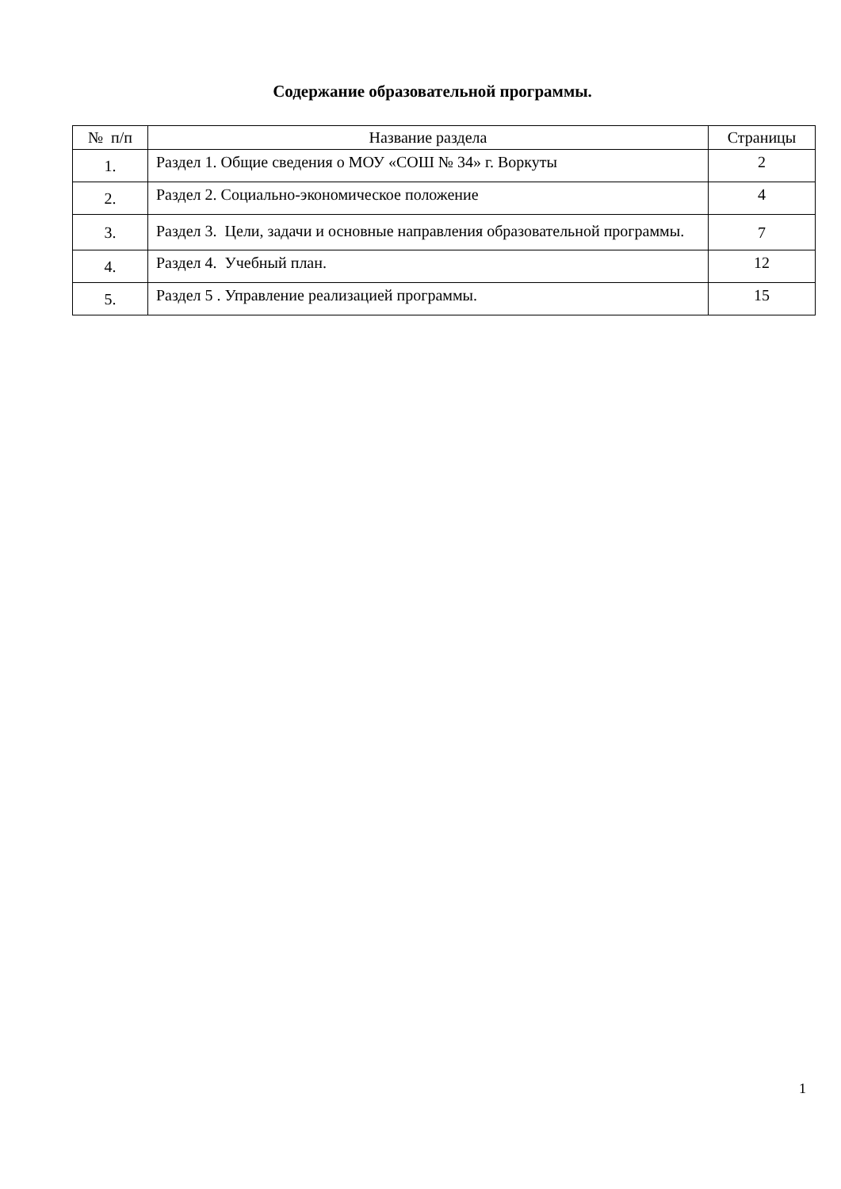Содержание образовательной программы.
| № п/п | Название раздела | Страницы |
| --- | --- | --- |
| 1. | Раздел 1. Общие сведения о МОУ «СОШ № 34» г. Воркуты | 2 |
| 2. | Раздел 2. Социально-экономическое положение | 4 |
| 3. | Раздел 3. Цели, задачи и основные направления образовательной программы. | 7 |
| 4. | Раздел 4. Учебный план. | 12 |
| 5. | Раздел 5 . Управление реализацией программы. | 15 |
1